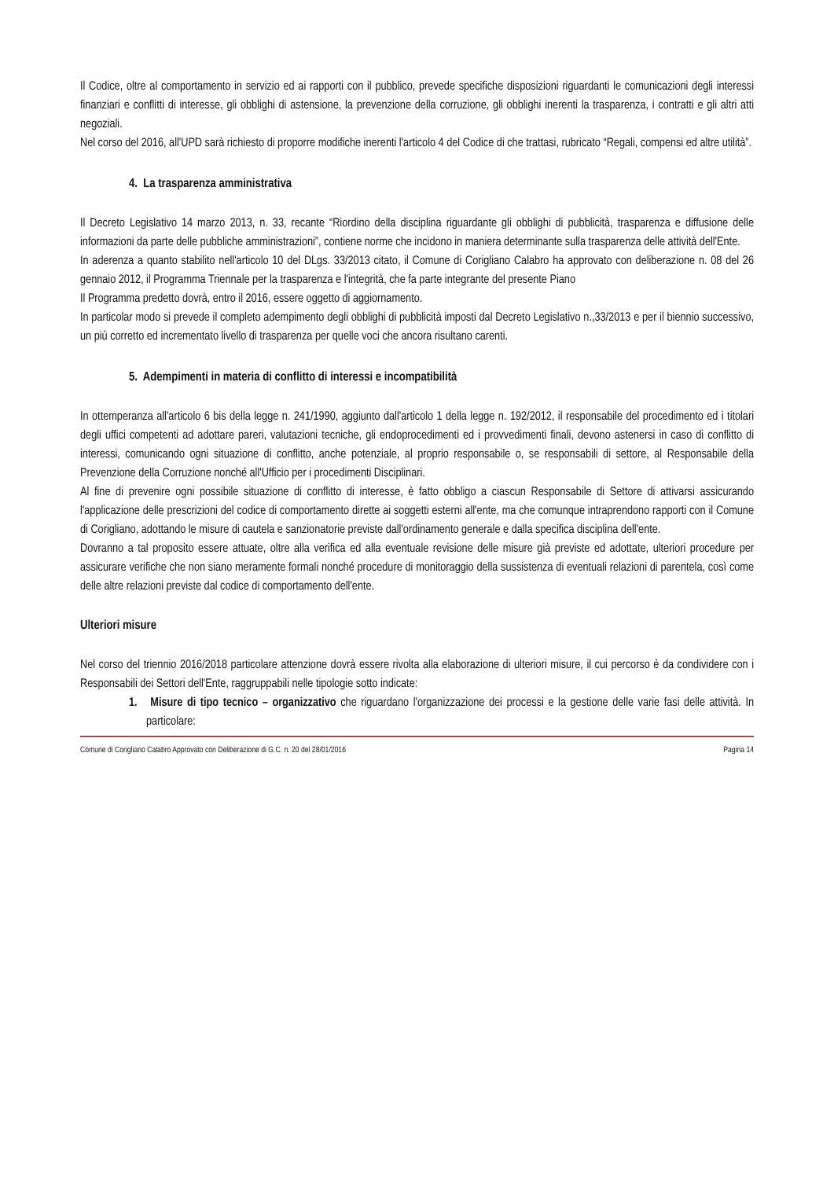Il Codice, oltre al comportamento in servizio ed ai rapporti con il pubblico, prevede specifiche disposizioni riguardanti le comunicazioni degli interessi finanziari e conflitti di interesse, gli obblighi di astensione, la prevenzione della corruzione, gli obblighi inerenti la trasparenza, i contratti e gli altri atti negoziali.
Nel corso del 2016, all'UPD sarà richiesto di proporre modifiche inerenti l'articolo 4 del Codice di che trattasi, rubricato “Regali, compensi ed altre utilità”.
4. La trasparenza amministrativa
Il Decreto Legislativo 14 marzo 2013, n. 33, recante “Riordino della disciplina riguardante gli obblighi di pubblicità, trasparenza e diffusione delle informazioni da parte delle pubbliche amministrazioni”, contiene norme che incidono in maniera determinante sulla trasparenza delle attività dell'Ente.
In aderenza a quanto stabilito nell'articolo 10 del DLgs. 33/2013 citato, il Comune di Corigliano Calabro ha approvato con deliberazione n. 08 del 26 gennaio 2012, il Programma Triennale per la trasparenza e l'integrità, che fa parte integrante del presente Piano
Il Programma predetto dovrà, entro il 2016, essere oggetto di aggiornamento.
In particolar modo si prevede il completo adempimento degli obblighi di pubblicità imposti dal Decreto Legislativo n.,33/2013 e per il biennio successivo, un più corretto ed incrementato livello di trasparenza per quelle voci che ancora risultano carenti.
5. Adempimenti in materia di conflitto di interessi e incompatibilità
In ottemperanza all'articolo 6 bis della legge n. 241/1990, aggiunto dall'articolo 1 della legge n. 192/2012, il responsabile del procedimento ed i titolari degli uffici competenti ad adottare pareri, valutazioni tecniche, gli endoprocedimenti ed i provvedimenti finali, devono astenersi in caso di conflitto di interessi, comunicando ogni situazione di conflitto, anche potenziale, al proprio responsabile o, se responsabili di settore, al Responsabile della Prevenzione della Corruzione nonché all'Ufficio per i procedimenti Disciplinari.
Al fine di prevenire ogni possibile situazione di conflitto di interesse, è fatto obbligo a ciascun Responsabile di Settore di attivarsi assicurando l'applicazione delle prescrizioni del codice di comportamento dirette ai soggetti esterni all'ente, ma che comunque intraprendono rapporti con il Comune di Corigliano, adottando le misure di cautela e sanzionatorie previste dall'ordinamento generale e dalla specifica disciplina dell'ente.
Dovranno a tal proposito essere attuate, oltre alla verifica ed alla eventuale revisione delle misure già previste ed adottate, ulteriori procedure per assicurare verifiche che non siano meramente formali nonché procedure di monitoraggio della sussistenza di eventuali relazioni di parentela, così come delle altre relazioni previste dal codice di comportamento dell'ente.
Ulteriori misure
Nel corso del triennio 2016/2018 particolare attenzione dovrà essere rivolta alla elaborazione di ulteriori misure, il cui percorso è da condividere con i Responsabili dei Settori dell'Ente, raggruppabili nelle tipologie sotto indicate:
1. Misure di tipo tecnico – organizzativo che riguardano l'organizzazione dei processi e la gestione delle varie fasi delle attività. In particolare:
Comune di Corigliano Calabro Approvato con Deliberazione di G.C. n. 20 del 28/01/2016 Pagina 14